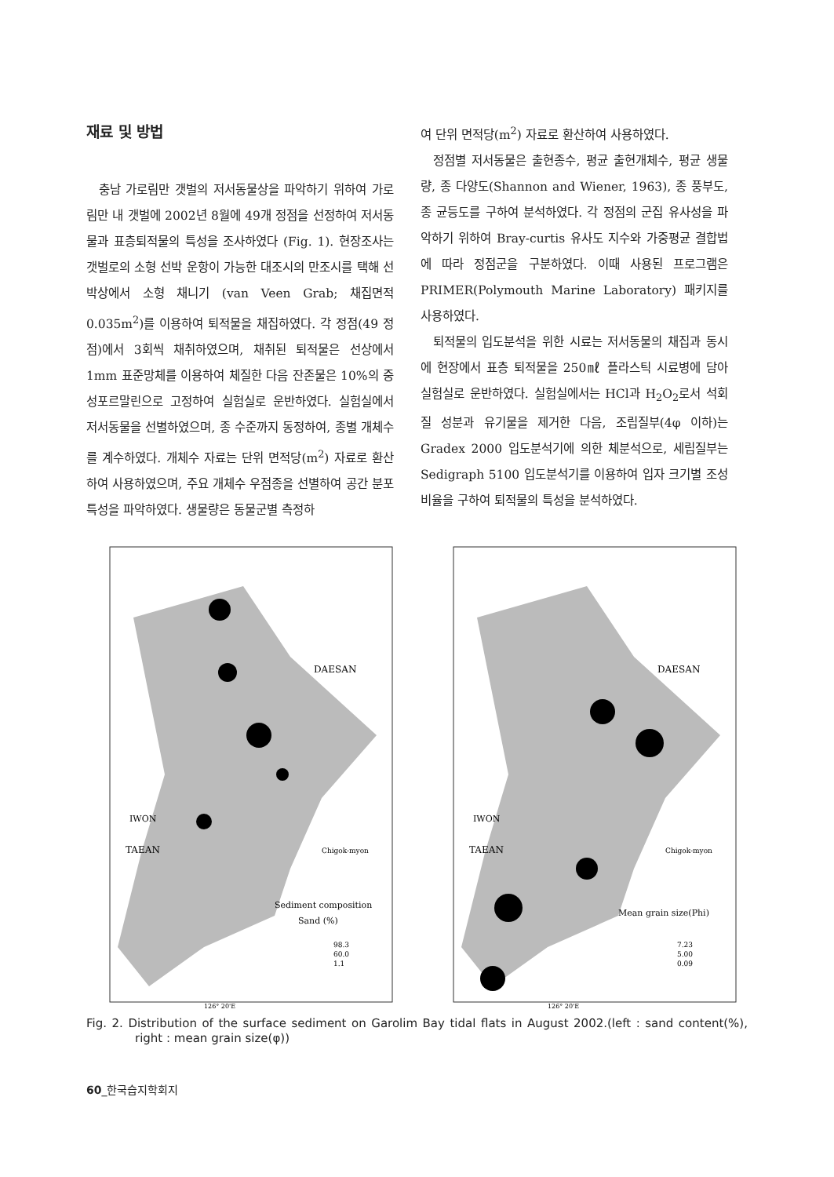재료 및 방법
충남 가로림만 갯벌의 저서동물상을 파악하기 위하여 가로림만 내 갯벌에 2002년 8월에 49개 정점을 선정하여 저서동물과 표층퇴적물의 특성을 조사하였다 (Fig. 1). 현장조사는 갯벌로의 소형 선박 운항이 가능한 대조시의 만조시를 택해 선박상에서 소형 채니기 (van Veen Grab; 채집면적 0.035m<sup>2</sup>)를 이용하여 퇴적물을 채집하였다. 각 정점(49 정점)에서 3회씩 채취하였으며, 채취된 퇴적물은 선상에서 1mm 표준망체를 이용하여 체질한 다음 잔존물은 10%의 중성포르말린으로 고정하여 실험실로 운반하였다. 실험실에서 저서동물을 선별하였으며, 종 수준까지 동정하여, 종별 개체수를 계수하였다. 개체수 자료는 단위 면적당(m<sup>2</sup>) 자료로 환산하여 사용하였으며, 주요 개체수 우점종을 선별하여 공간 분포 특성을 파악하였다. 생물량은 동물군별 측정하
여 단위 면적당(m<sup>2</sup>) 자료로 환산하여 사용하였다.
정점별 저서동물은 출현종수, 평균 출현개체수, 평균 생물량, 종 다양도(Shannon and Wiener, 1963), 종 풍부도, 종 균등도를 구하여 분석하였다. 각 정점의 군집 유사성을 파악하기 위하여 Bray-curtis 유사도 지수와 가중평균 결합법에 따라 정점군을 구분하였다. 이때 사용된 프로그램은 PRIMER(Polymouth Marine Laboratory) 패키지를 사용하였다.
퇴적물의 입도분석을 위한 시료는 저서동물의 채집과 동시에 현장에서 표층 퇴적물을 250㎖ 플라스틱 시료병에 담아 실험실로 운반하였다. 실험실에서는 HCl과 H<sub>2</sub>O<sub>2</sub>로서 석회질 성분과 유기물을 제거한 다음, 조립질부(4φ 이하)는 Gradex 2000 입도분석기에 의한 체분석으로, 세립질부는 Sedigraph 5100 입도분석기를 이용하여 입자 크기별 조성 비율을 구하여 퇴적물의 특성을 분석하였다.
DAESAN
TAEAN
IWON
Chigok-myon
Sediment composition
Sand (%)
98.3
60.0
1.1
126° 20'E
DAESAN
TAEAN
IWON
Chigok-myon
Mean grain size(Phi)
7.23
5.00
0.09
126° 20'E
Fig. 2. Distribution of the surface sediment on Garolim Bay tidal flats in August 2002.(left : sand content(%), right : mean grain size(φ))
60_한국습지학회지